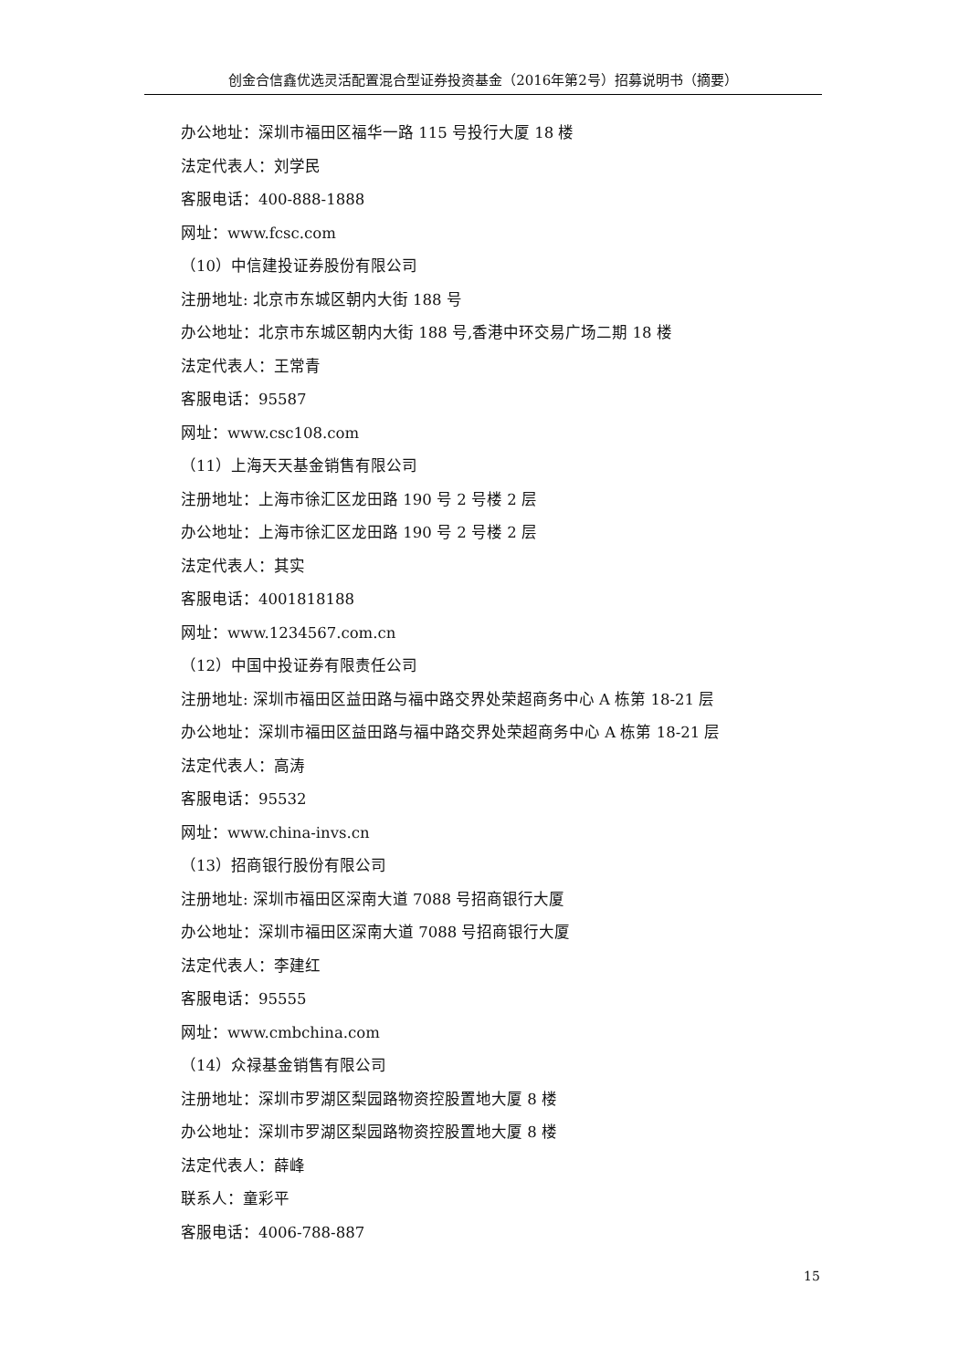创金合信鑫优选灵活配置混合型证券投资基金（2016年第2号）招募说明书（摘要）
办公地址：深圳市福田区福华一路 115 号投行大厦 18 楼
法定代表人：刘学民
客服电话：400-888-1888
网址：www.fcsc.com
（10）中信建投证券股份有限公司
注册地址: 北京市东城区朝内大街 188 号
办公地址：北京市东城区朝内大街 188 号,香港中环交易广场二期 18 楼
法定代表人：王常青
客服电话：95587
网址：www.csc108.com
（11）上海天天基金销售有限公司
注册地址：上海市徐汇区龙田路 190 号 2 号楼 2 层
办公地址：上海市徐汇区龙田路 190 号 2 号楼 2 层
法定代表人：其实
客服电话：4001818188
网址：www.1234567.com.cn
（12）中国中投证券有限责任公司
注册地址: 深圳市福田区益田路与福中路交界处荣超商务中心 A 栋第 18-21 层
办公地址：深圳市福田区益田路与福中路交界处荣超商务中心 A 栋第 18-21 层
法定代表人：高涛
客服电话：95532
网址：www.china-invs.cn
（13）招商银行股份有限公司
注册地址: 深圳市福田区深南大道 7088 号招商银行大厦
办公地址：深圳市福田区深南大道 7088 号招商银行大厦
法定代表人：李建红
客服电话：95555
网址：www.cmbchina.com
（14）众禄基金销售有限公司
注册地址：深圳市罗湖区梨园路物资控股置地大厦 8 楼
办公地址：深圳市罗湖区梨园路物资控股置地大厦 8 楼
法定代表人：薛峰
联系人：童彩平
客服电话：4006-788-887
15